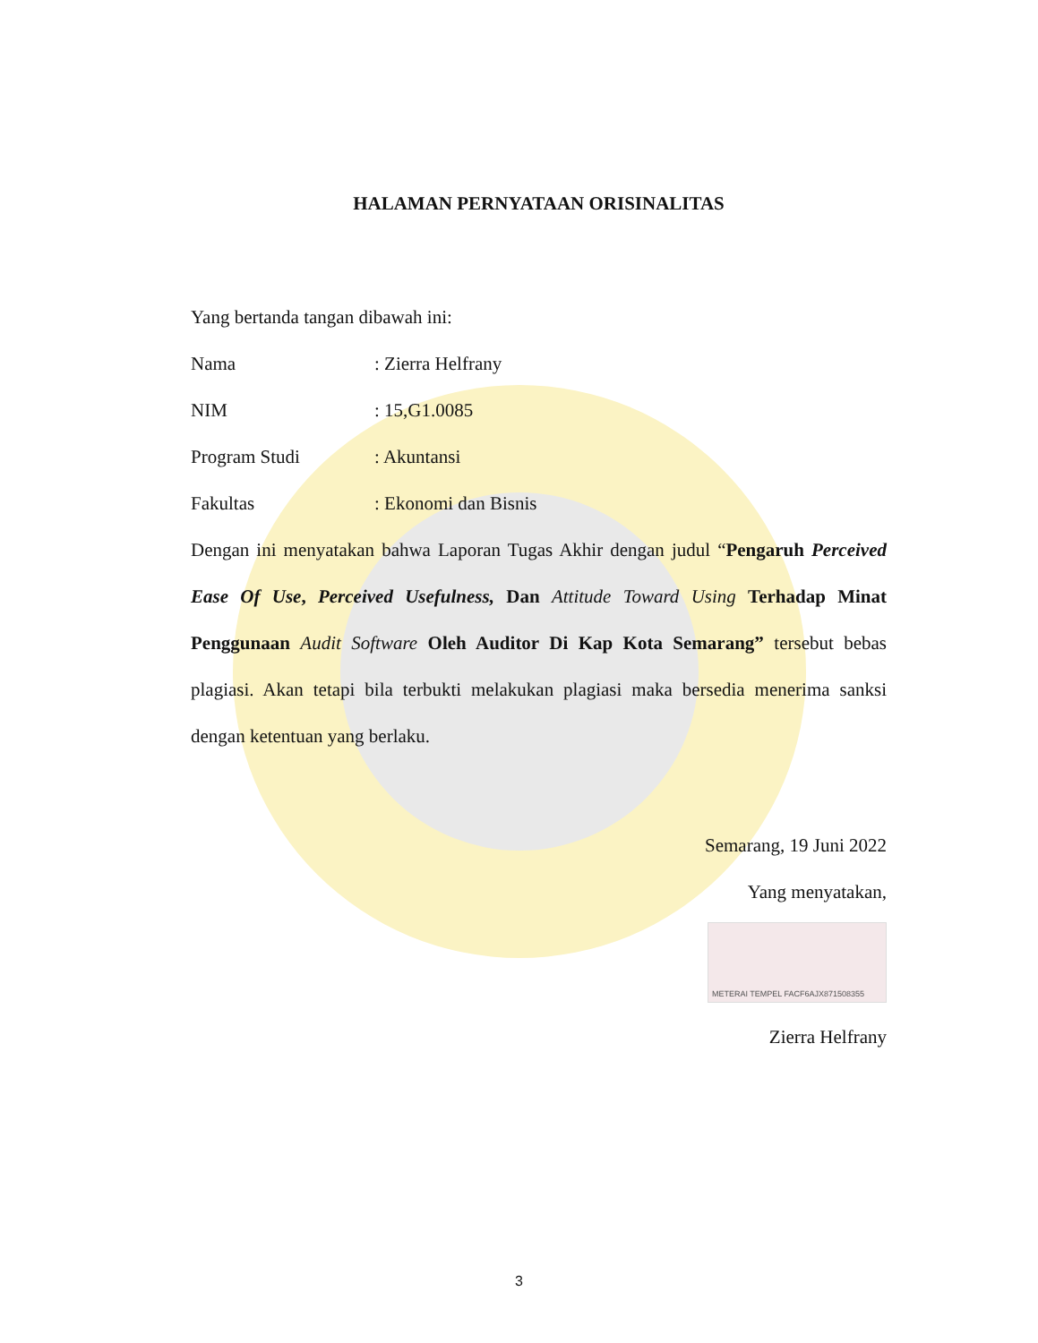HALAMAN PERNYATAAN ORISINALITAS
Yang bertanda tangan dibawah ini:
Nama: Zierra Helfrany
NIM: 15,G1.0085
Program Studi: Akuntansi
Fakultas: Ekonomi dan Bisnis
Dengan ini menyatakan bahwa Laporan Tugas Akhir dengan judul “Pengaruh Perceived Ease Of Use, Perceived Usefulness, Dan Attitude Toward Using Terhadap Minat Penggunaan Audit Software Oleh Auditor Di Kap Kota Semarang” tersebut bebas plagiasi. Akan tetapi bila terbukti melakukan plagiasi maka bersedia menerima sanksi dengan ketentuan yang berlaku.
Semarang, 19 Juni 2022
Yang menyatakan,
METERAI TEMPEL FACF6AJX871508355
Zierra Helfrany
3